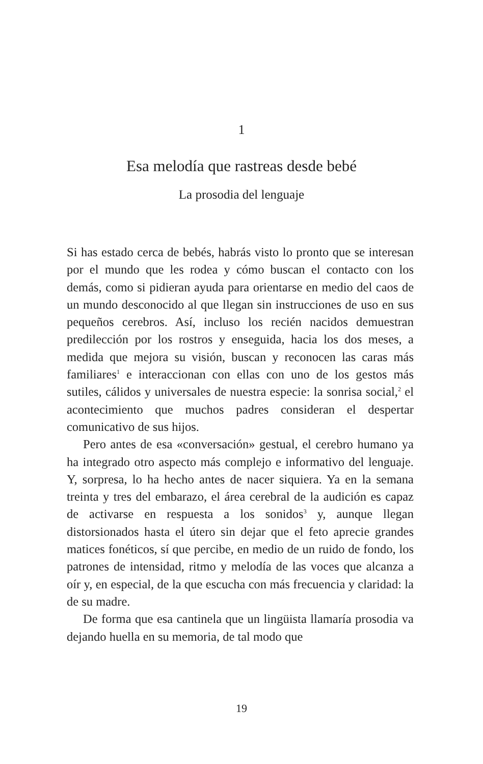1
Esa melodía que rastreas desde bebé
La prosodia del lenguaje
Si has estado cerca de bebés, habrás visto lo pronto que se interesan por el mundo que les rodea y cómo buscan el contacto con los demás, como si pidieran ayuda para orientarse en medio del caos de un mundo desconocido al que llegan sin instrucciones de uso en sus pequeños cerebros. Así, incluso los recién nacidos demuestran predilección por los rostros y enseguida, hacia los dos meses, a medida que mejora su visión, buscan y reconocen las caras más familiares<sup>1</sup> e interaccionan con ellas con uno de los gestos más sutiles, cálidos y universales de nuestra especie: la sonrisa social,<sup>2</sup> el acontecimiento que muchos padres consideran el despertar comunicativo de sus hijos.
Pero antes de esa «conversación» gestual, el cerebro humano ya ha integrado otro aspecto más complejo e informativo del lenguaje. Y, sorpresa, lo ha hecho antes de nacer siquiera. Ya en la semana treinta y tres del embarazo, el área cerebral de la audición es capaz de activarse en respuesta a los sonidos<sup>3</sup> y, aunque llegan distorsionados hasta el útero sin dejar que el feto aprecie grandes matices fonéticos, sí que percibe, en medio de un ruido de fondo, los patrones de intensidad, ritmo y melodía de las voces que alcanza a oír y, en especial, de la que escucha con más frecuencia y claridad: la de su madre.
De forma que esa cantinela que un lingüista llamaría prosodia va dejando huella en su memoria, de tal modo que
19